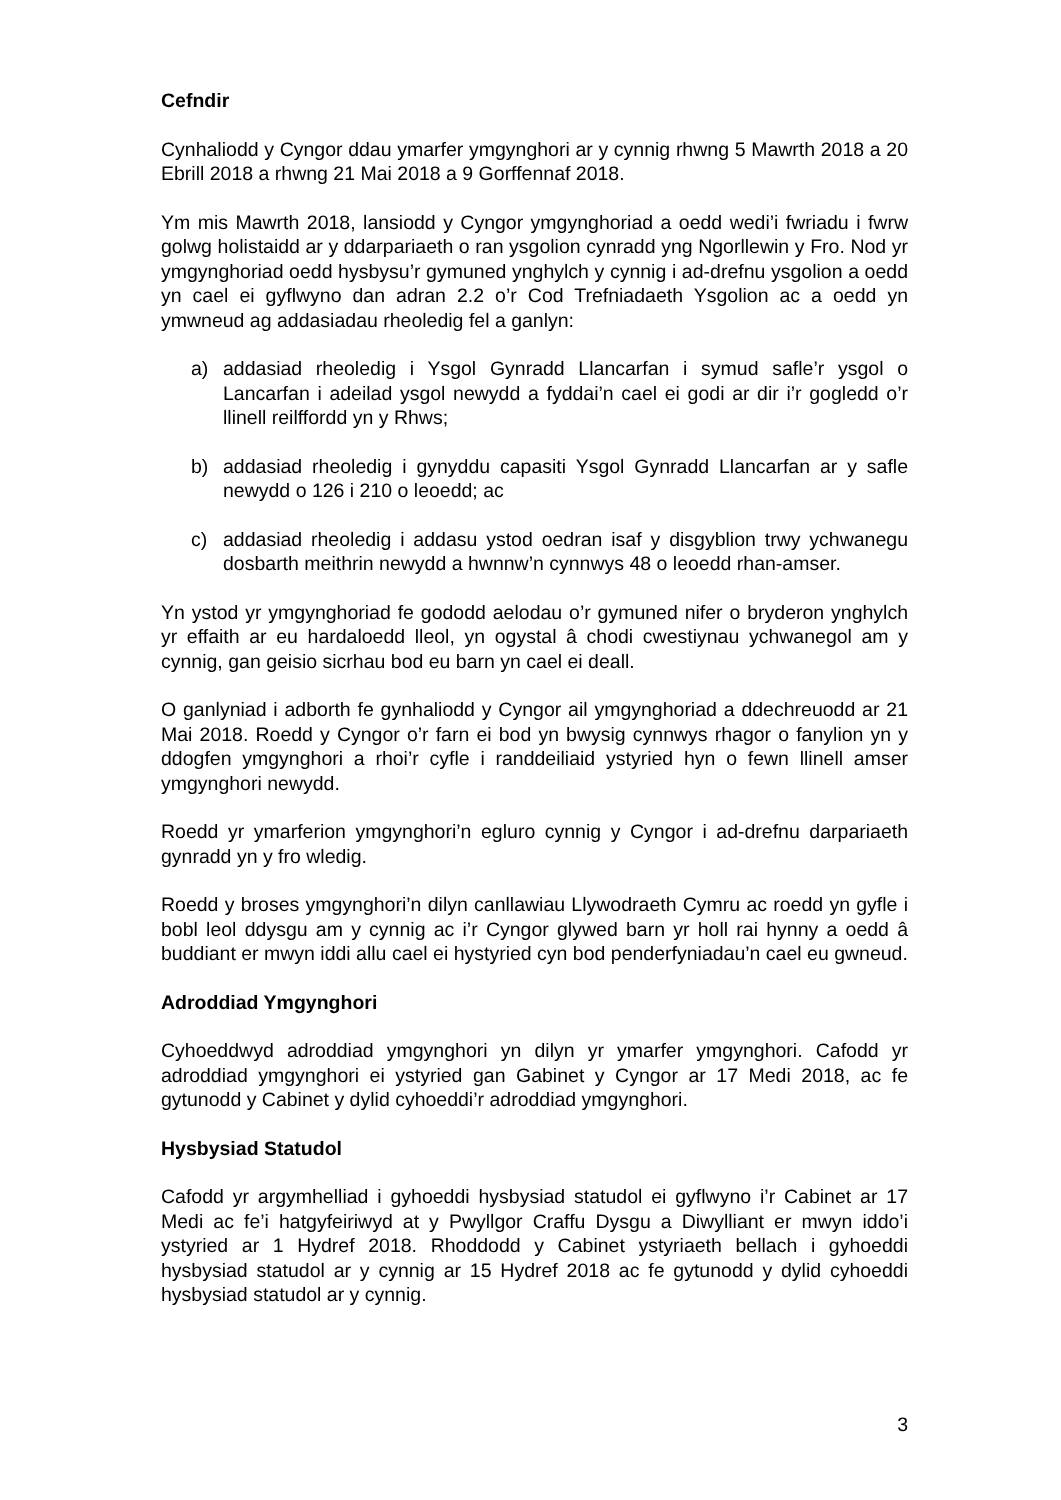Cefndir
Cynhaliodd y Cyngor ddau ymarfer ymgynghori ar y cynnig rhwng 5 Mawrth 2018 a 20 Ebrill 2018 a rhwng 21 Mai 2018 a 9 Gorffennaf 2018.
Ym mis Mawrth 2018, lansiodd y Cyngor ymgynghoriad a oedd wedi’i fwriadu i fwrw golwg holistaidd ar y ddarpariaeth o ran ysgolion cynradd yng Ngorllewin y Fro. Nod yr ymgynghoriad oedd hysbysu’r gymuned ynghylch y cynnig i ad-drefnu ysgolion a oedd yn cael ei gyflwyno dan adran 2.2 o’r Cod Trefniadaeth Ysgolion ac a oedd yn ymwneud ag addasiadau rheoledig fel a ganlyn:
a) addasiad rheoledig i Ysgol Gynradd Llancarfan i symud safle’r ysgol o Lancarfan i adeilad ysgol newydd a fyddai’n cael ei godi ar dir i’r gogledd o’r llinell reilffordd yn y Rhws;
b) addasiad rheoledig i gynyddu capasiti Ysgol Gynradd Llancarfan ar y safle newydd o 126 i 210 o leoedd; ac
c) addasiad rheoledig i addasu ystod oedran isaf y disgyblion trwy ychwanegu dosbarth meithrin newydd a hwnnw’n cynnwys 48 o leoedd rhan-amser.
Yn ystod yr ymgynghoriad fe gododd aelodau o’r gymuned nifer o bryderon ynghylch yr effaith ar eu hardaloedd lleol, yn ogystal â chodi cwestiynau ychwanegol am y cynnig, gan geisio sicrhau bod eu barn yn cael ei deall.
O ganlyniad i adborth fe gynhaliodd y Cyngor ail ymgynghoriad a ddechreuodd ar 21 Mai 2018. Roedd y Cyngor o’r farn ei bod yn bwysig cynnwys rhagor o fanylion yn y ddogfen ymgynghori a rhoi’r cyfle i randdeiliaid ystyried hyn o fewn llinell amser ymgynghori newydd.
Roedd yr ymarferion ymgynghori’n egluro cynnig y Cyngor i ad-drefnu darpariaeth gynradd yn y fro wledig.
Roedd y broses ymgynghori’n dilyn canllawiau Llywodraeth Cymru ac roedd yn gyfle i bobl leol ddysgu am y cynnig ac i’r Cyngor glywed barn yr holl rai hynny a oedd â buddiant er mwyn iddi allu cael ei hystyried cyn bod penderfyniadau’n cael eu gwneud.
Adroddiad Ymgynghori
Cyhoeddwyd adroddiad ymgynghori yn dilyn yr ymarfer ymgynghori. Cafodd yr adroddiad ymgynghori ei ystyried gan Gabinet y Cyngor ar 17 Medi 2018, ac fe gytunodd y Cabinet y dylid cyhoeddi’r adroddiad ymgynghori.
Hysbysiad Statudol
Cafodd yr argymhelliad i gyhoeddi hysbysiad statudol ei gyflwyno i’r Cabinet ar 17 Medi ac fe’i hatgyfeiriwyd at y Pwyllgor Craffu Dysgu a Diwylliant er mwyn iddo’i ystyried ar 1 Hydref 2018. Rhoddodd y Cabinet ystyriaeth bellach i gyhoeddi hysbysiad statudol ar y cynnig ar 15 Hydref 2018 ac fe gytunodd y dylid cyhoeddi hysbysiad statudol ar y cynnig.
3